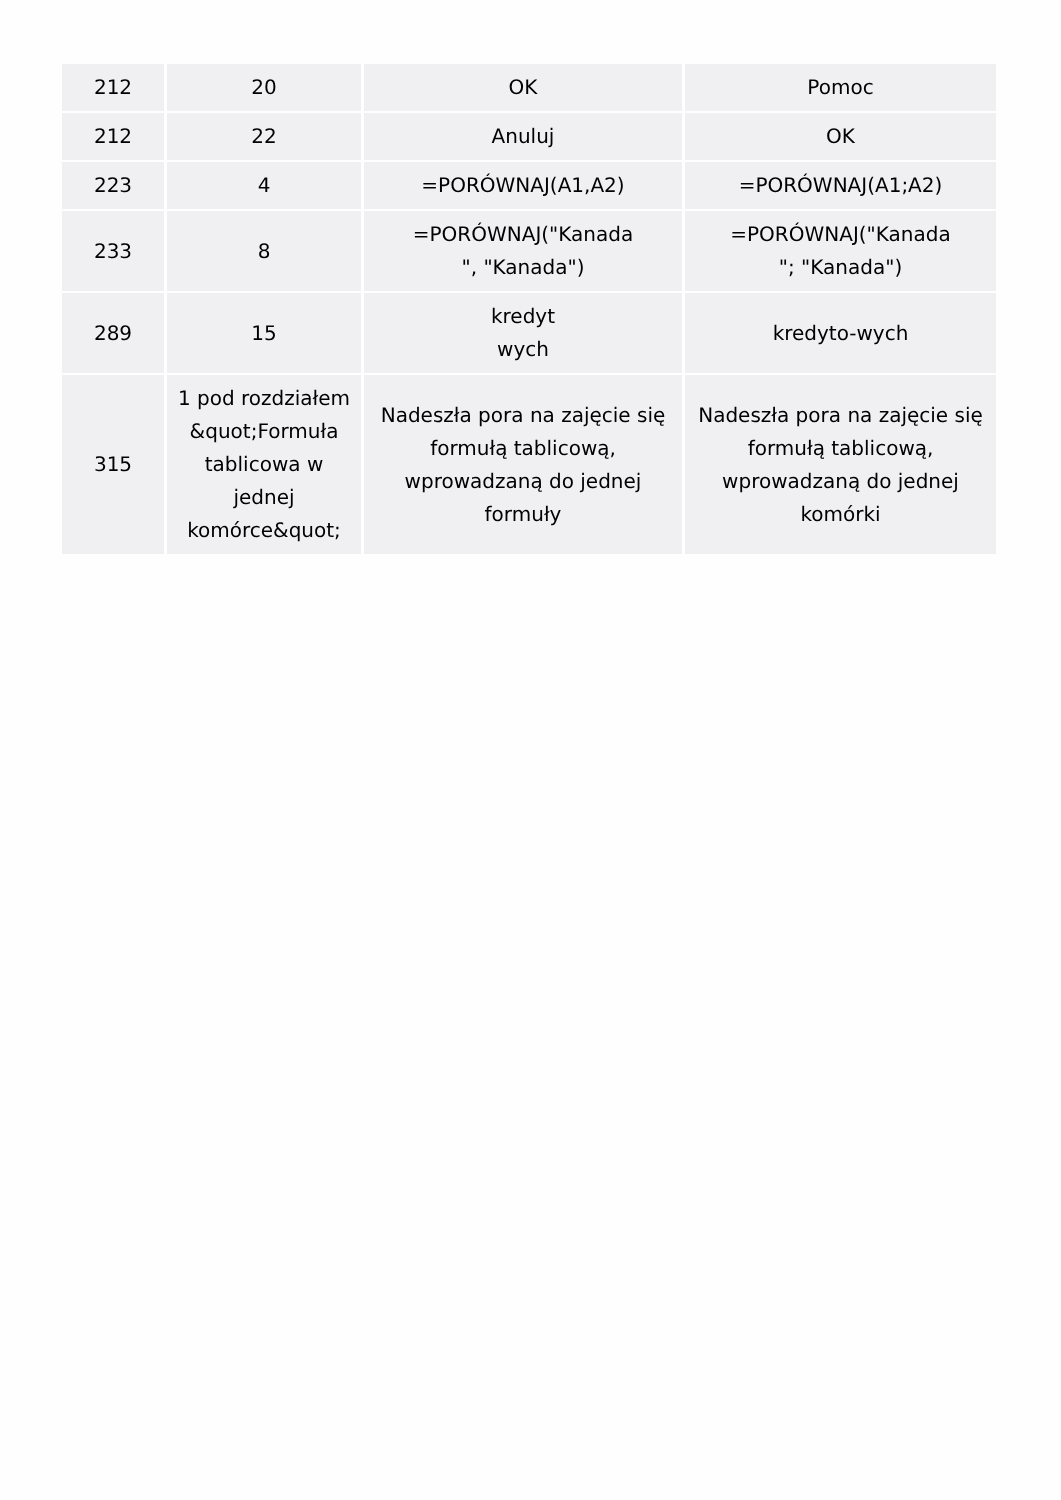| 212 | 20 | OK | Pomoc |
| 212 | 22 | Anuluj | OK |
| 223 | 4 | =PORÓWNAJ(A1,A2) | =PORÓWNAJ(A1;A2) |
| 233 | 8 | =PORÓWNAJ("Kanada ", "Kanada") | =PORÓWNAJ("Kanada "; "Kanada") |
| 289 | 15 | kredyt wych | kredyto-wych |
| 315 | 1 pod rozdziałem &quot;Formuła tablicowa w jednej komórce&quot; | Nadeszła pora na zajęcie się formułą tablicową, wprowadzaną do jednej formuły | Nadeszła pora na zajęcie się formułą tablicową, wprowadzaną do jednej komórki |